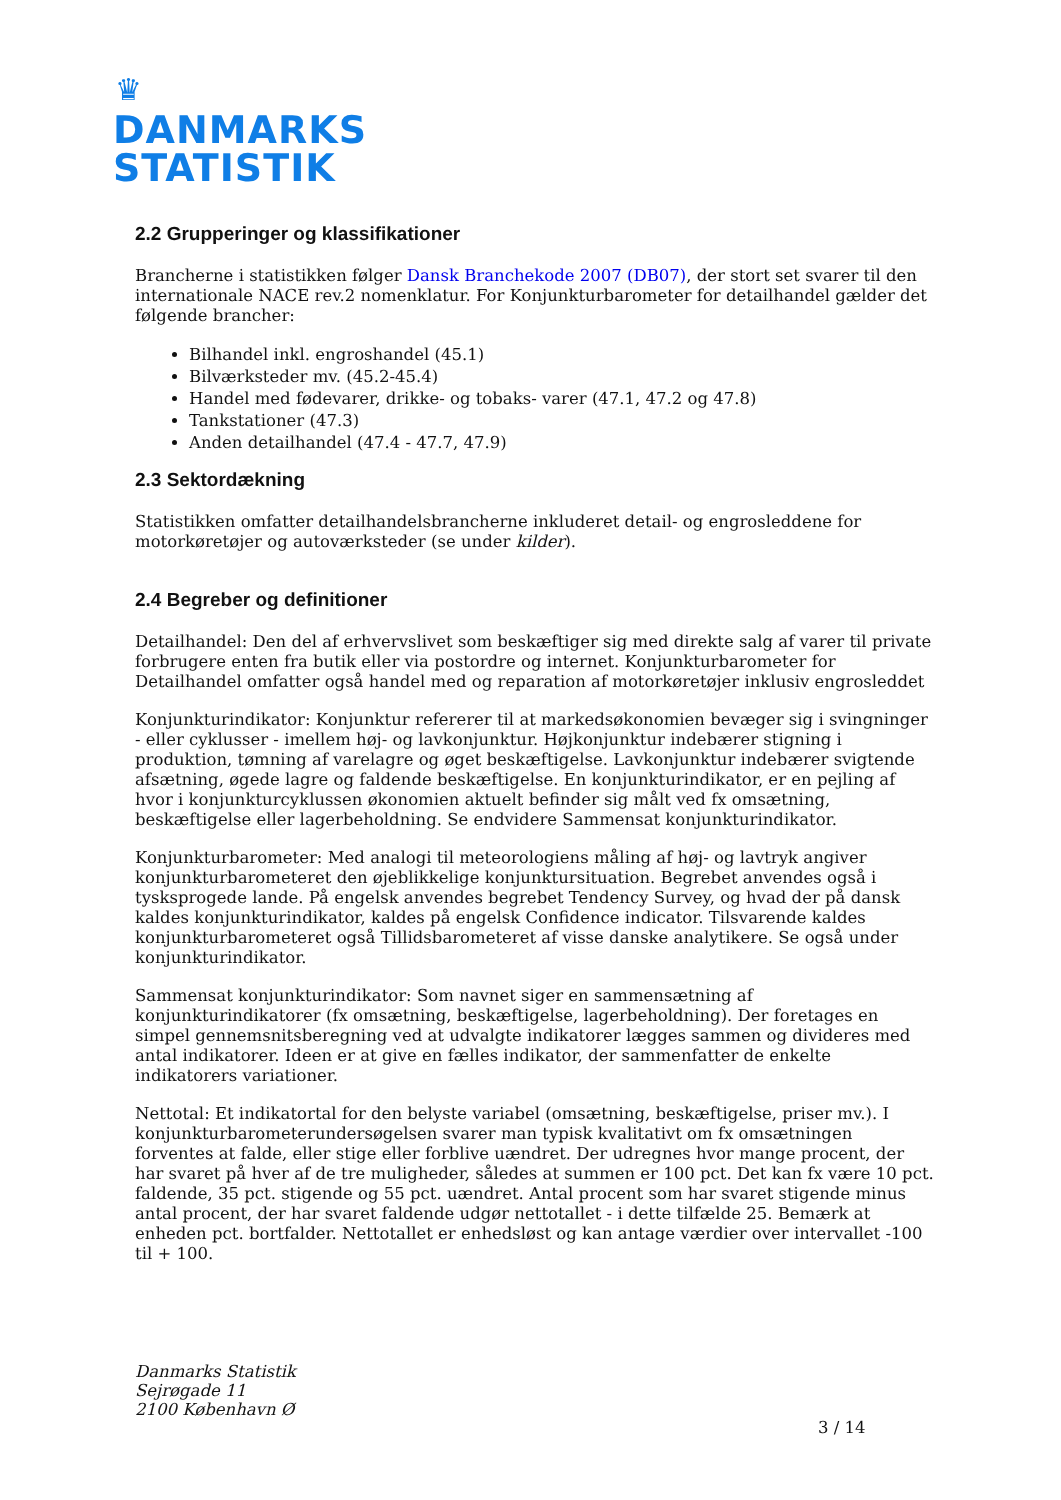♛
DANMARKS
STATISTIK
2.2 Grupperinger og klassifikationer
Brancherne i statistikken følger Dansk Branchekode 2007 (DB07), der stort set svarer til den internationale NACE rev.2 nomenklatur. For Konjunkturbarometer for detailhandel gælder det følgende brancher:
Bilhandel inkl. engroshandel (45.1)
Bilværksteder mv. (45.2-45.4)
Handel med fødevarer, drikke- og tobaks- varer (47.1, 47.2 og 47.8)
Tankstationer (47.3)
Anden detailhandel (47.4 - 47.7, 47.9)
2.3 Sektordækning
Statistikken omfatter detailhandelsbrancherne inkluderet detail- og engrosleddene for motorkøretøjer og autoværksteder (se under kilder).
2.4 Begreber og definitioner
Detailhandel: Den del af erhvervslivet som beskæftiger sig med direkte salg af varer til private forbrugere enten fra butik eller via postordre og internet. Konjunkturbarometer for Detailhandel omfatter også handel med og reparation af motorkøretøjer inklusiv engrosleddet
Konjunkturindikator: Konjunktur refererer til at markedsøkonomien bevæger sig i svingninger - eller cyklusser - imellem høj- og lavkonjunktur. Højkonjunktur indebærer stigning i produktion, tømning af varelagre og øget beskæftigelse. Lavkonjunktur indebærer svigtende afsætning, øgede lagre og faldende beskæftigelse. En konjunkturindikator, er en pejling af hvor i konjunkturcyklussen økonomien aktuelt befinder sig målt ved fx omsætning, beskæftigelse eller lagerbeholdning. Se endvidere Sammensat konjunkturindikator.
Konjunkturbarometer: Med analogi til meteorologiens måling af høj- og lavtryk angiver konjunkturbarometeret den øjeblikkelige konjunktursituation. Begrebet anvendes også i tysksprogede lande. På engelsk anvendes begrebet Tendency Survey, og hvad der på dansk kaldes konjunkturindikator, kaldes på engelsk Confidence indicator. Tilsvarende kaldes konjunkturbarometeret også Tillidsbarometeret af visse danske analytikere. Se også under konjunkturindikator.
Sammensat konjunkturindikator: Som navnet siger en sammensætning af konjunkturindikatorer (fx omsætning, beskæftigelse, lagerbeholdning). Der foretages en simpel gennemsnitsberegning ved at udvalgte indikatorer lægges sammen og divideres med antal indikatorer. Ideen er at give en fælles indikator, der sammenfatter de enkelte indikatorers variationer.
Nettotal: Et indikatortal for den belyste variabel (omsætning, beskæftigelse, priser mv.). I konjunkturbarometerundersøgelsen svarer man typisk kvalitativt om fx omsætningen forventes at falde, eller stige eller forblive uændret. Der udregnes hvor mange procent, der har svaret på hver af de tre muligheder, således at summen er 100 pct. Det kan fx være 10 pct. faldende, 35 pct. stigende og 55 pct. uændret. Antal procent som har svaret stigende minus antal procent, der har svaret faldende udgør nettotallet - i dette tilfælde 25. Bemærk at enheden pct. bortfalder. Nettotallet er enhedsløst og kan antage værdier over intervallet -100 til + 100.
Danmarks Statistik
Sejrøgade 11
2100 København Ø
3 / 14